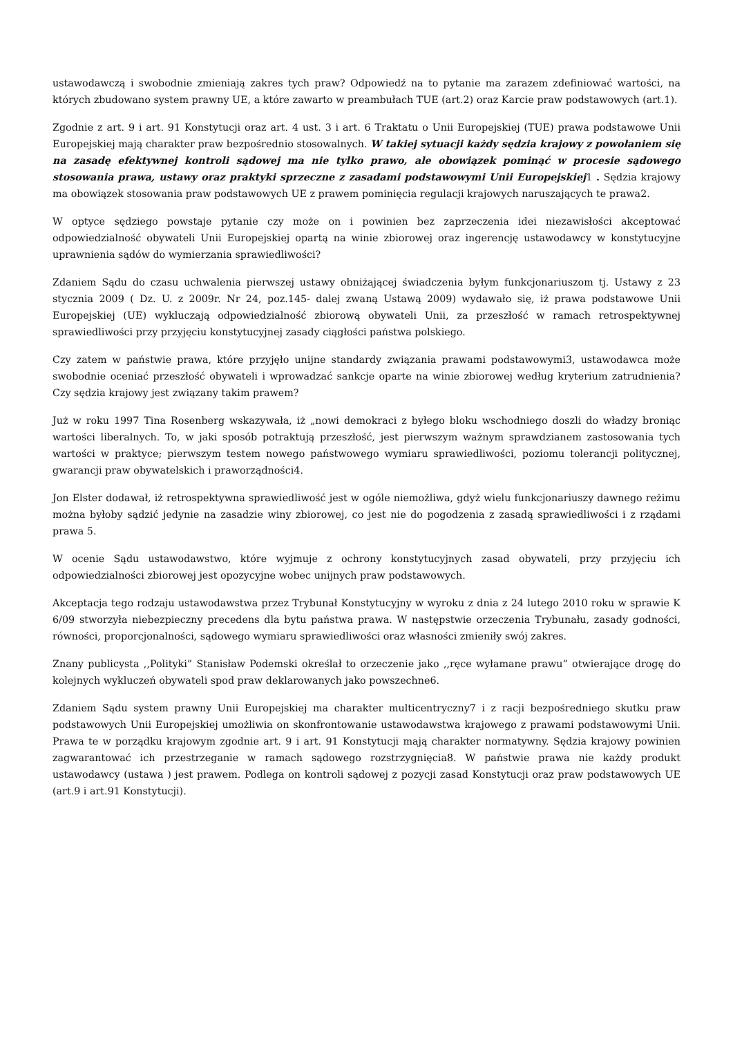ustawodawczą i swobodnie zmieniają zakres tych praw? Odpowiedź na to pytanie ma zarazem zdefiniować wartości, na których zbudowano system prawny UE, a które zawarto w preambułach TUE (art.2) oraz Karcie praw podstawowych (art.1).
Zgodnie z art. 9 i art. 91 Konstytucji oraz art. 4 ust. 3 i art. 6 Traktatu o Unii Europejskiej (TUE) prawa podstawowe Unii Europejskiej mają charakter praw bezpośrednio stosowalnych. W takiej sytuacji każdy sędzia krajowy z powołaniem się na zasadę efektywnej kontroli sądowej ma nie tylko prawo, ale obowiązek pominąć w procesie sądowego stosowania prawa, ustawy oraz praktyki sprzeczne z zasadami podstawowymi Unii Europejskiej1 . Sędzia krajowy ma obowiązek stosowania praw podstawowych UE z prawem pominięcia regulacji krajowych naruszających te prawa2.
W optyce sędziego powstaje pytanie czy może on i powinien bez zaprzeczenia idei niezawisłości akceptować odpowiedzialność obywateli Unii Europejskiej opartą na winie zbiorowej oraz ingerencję ustawodawcy w konstytucyjne uprawnienia sądów do wymierzania sprawiedliwości?
Zdaniem Sądu do czasu uchwalenia pierwszej ustawy obniżającej świadczenia byłym funkcjonariuszom tj. Ustawy z 23 stycznia 2009 ( Dz. U. z 2009r. Nr 24, poz.145- dalej zwaną Ustawą 2009) wydawało się, iż prawa podstawowe Unii Europejskiej (UE) wykluczają odpowiedzialność zbiorową obywateli Unii, za przeszłość w ramach retrospektywnej sprawiedliwości przy przyjęciu konstytucyjnej zasady ciągłości państwa polskiego.
Czy zatem w państwie prawa, które przyjęło unijne standardy związania prawami podstawowymi3, ustawodawca może swobodnie oceniać przeszłość obywateli i wprowadzać sankcje oparte na winie zbiorowej według kryterium zatrudnienia? Czy sędzia krajowy jest związany takim prawem?
Już w roku 1997 Tina Rosenberg wskazywała, iż „nowi demokraci z byłego bloku wschodniego doszli do władzy broniąc wartości liberalnych. To, w jaki sposób potraktują przeszłość, jest pierwszym ważnym sprawdzianem zastosowania tych wartości w praktyce; pierwszym testem nowego państwowego wymiaru sprawiedliwości, poziomu tolerancji politycznej, gwarancji praw obywatelskich i praworządności4.
Jon Elster dodawał, iż retrospektywna sprawiedliwość jest w ogóle niemożliwa, gdyż wielu funkcjonariuszy dawnego reżimu można byłoby sądzić jedynie na zasadzie winy zbiorowej, co jest nie do pogodzenia z zasadą sprawiedliwości i z rządami prawa 5.
W ocenie Sądu ustawodawstwo, które wyjmuje z ochrony konstytucyjnych zasad obywateli, przy przyjęciu ich odpowiedzialności zbiorowej jest opozycyjne wobec unijnych praw podstawowych.
Akceptacja tego rodzaju ustawodawstwa przez Trybunał Konstytucyjny w wyroku z dnia z 24 lutego 2010 roku w sprawie K 6/09 stworzyła niebezpieczny precedens dla bytu państwa prawa. W następstwie orzeczenia Trybunału, zasady godności, równości, proporcjonalności, sądowego wymiaru sprawiedliwości oraz własności zmieniły swój zakres.
Znany publicysta ,,Polityki” Stanisław Podemski określał to orzeczenie jako ,,ręce wyłamane prawu” otwierające drogę do kolejnych wykluczeń obywateli spod praw deklarowanych jako powszechne6.
Zdaniem Sądu system prawny Unii Europejskiej ma charakter multicentryczny7 i z racji bezpośredniego skutku praw podstawowych Unii Europejskiej umożliwia on skonfrontowanie ustawodawstwa krajowego z prawami podstawowymi Unii. Prawa te w porządku krajowym zgodnie art. 9 i art. 91 Konstytucji mają charakter normatywny. Sędzia krajowy powinien zagwarantować ich przestrzeganie w ramach sądowego rozstrzygnięcia8. W państwie prawa nie każdy produkt ustawodawcy (ustawa ) jest prawem. Podlega on kontroli sądowej z pozycji zasad Konstytucji oraz praw podstawowych UE (art.9 i art.91 Konstytucji).